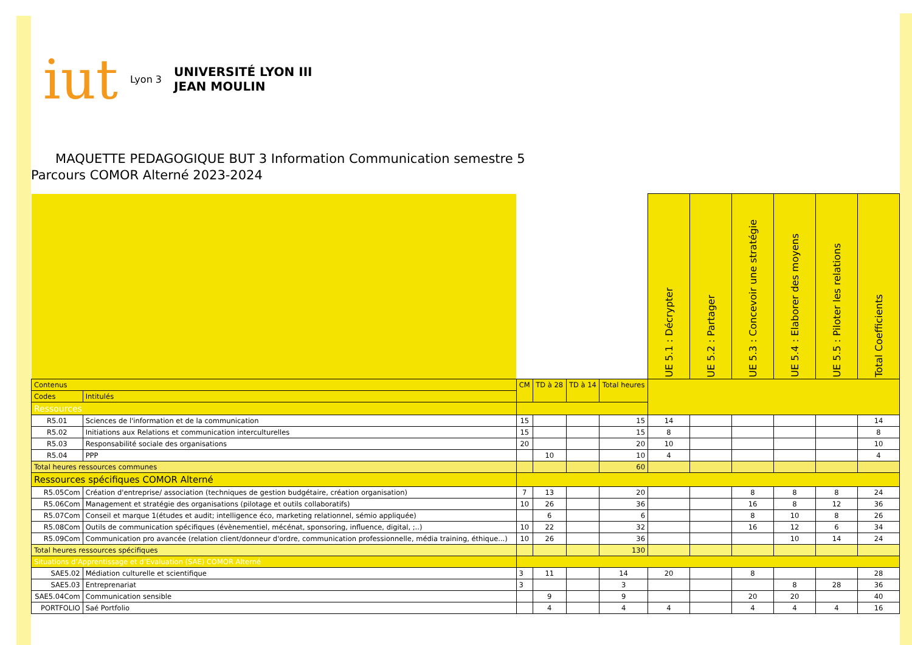iut Lyon 3 UNIVERSITÉ LYON III
JEAN MOULIN
MAQUETTE PEDAGOGIQUE BUT 3 Information Communication semestre 5
Parcours COMOR Alterné 2023-2024
| | | | | | | UE 5.1 : Décrypter | UE 5.2 : Partager | UE 5.3 : Concevoir une stratégie | UE 5.4 : Elaborer des moyens | UE 5.5 : Piloter les relations | Total Coefficients |
| --- | --- | --- | --- | --- | --- | --- | --- | --- | --- | --- | --- |
| Contenus | | CM | TD à 28 | TD à 14 | Total heures | | | | | | |
| Codes | Intitulés | | | | | | | | | | |
| Ressources | | | | | | | | | | | |
| R5.01 | Sciences de l'information et de la communication | 15 | | | 15 | 14 | | | | | 14 |
| R5.02 | Initiations aux Relations et communication interculturelles | 15 | | | 15 | 8 | | | | | 8 |
| R5.03 | Responsabilité sociale des organisations | 20 | | | 20 | 10 | | | | | 10 |
| R5.04 | PPP | | 10 | | 10 | 4 | | | | | 4 |
| Total heures ressources communes | | | | | 60 | | | | | | |
| Ressources spécifiques COMOR Alterné | | | | | | | | | | | |
| R5.05Com | Création d'entreprise/ association (techniques de gestion budgétaire, création organisation) | 7 | 13 | | 20 | | | 8 | 8 | 8 | 24 |
| R5.06Com | Management et stratégie des organisations (pilotage et outils collaboratifs) | 10 | 26 | | 36 | | | 16 | 8 | 12 | 36 |
| R5.07Com | Conseil et marque 1(études et audit; intelligence éco, marketing relationnel, sémio appliquée) | | 6 | | 6 | | | 8 | 10 | 8 | 26 |
| R5.08Com | Outils de communication spécifiques (évènementiel, mécénat, sponsoring, influence, digital, ;..) | 10 | 22 | | 32 | | | 16 | 12 | 6 | 34 |
| R5.09Com | Communication pro avancée (relation client/donneur d'ordre, communication professionnelle, média training, éthique...) | 10 | 26 | | 36 | | | | 10 | 14 | 24 |
| Total heures ressources spécifiques | | | | | 130 | | | | | | |
| Situations d’Apprentissage et d’Evaluation (SAE) COMOR Alterné | | | | | | | | | | | |
| SAE5.02 | Médiation culturelle et scientifique | 3 | 11 | | 14 | 20 | | 8 | | | 28 |
| SAE5.03 | Entreprenariat | 3 | | | 3 | | | | 8 | 28 | 36 |
| SAE5.04Com | Communication sensible | | 9 | | 9 | | | 20 | 20 | | 40 |
| PORTFOLIO | Saé Portfolio | | 4 | | 4 | 4 | | 4 | 4 | 4 | 16 |